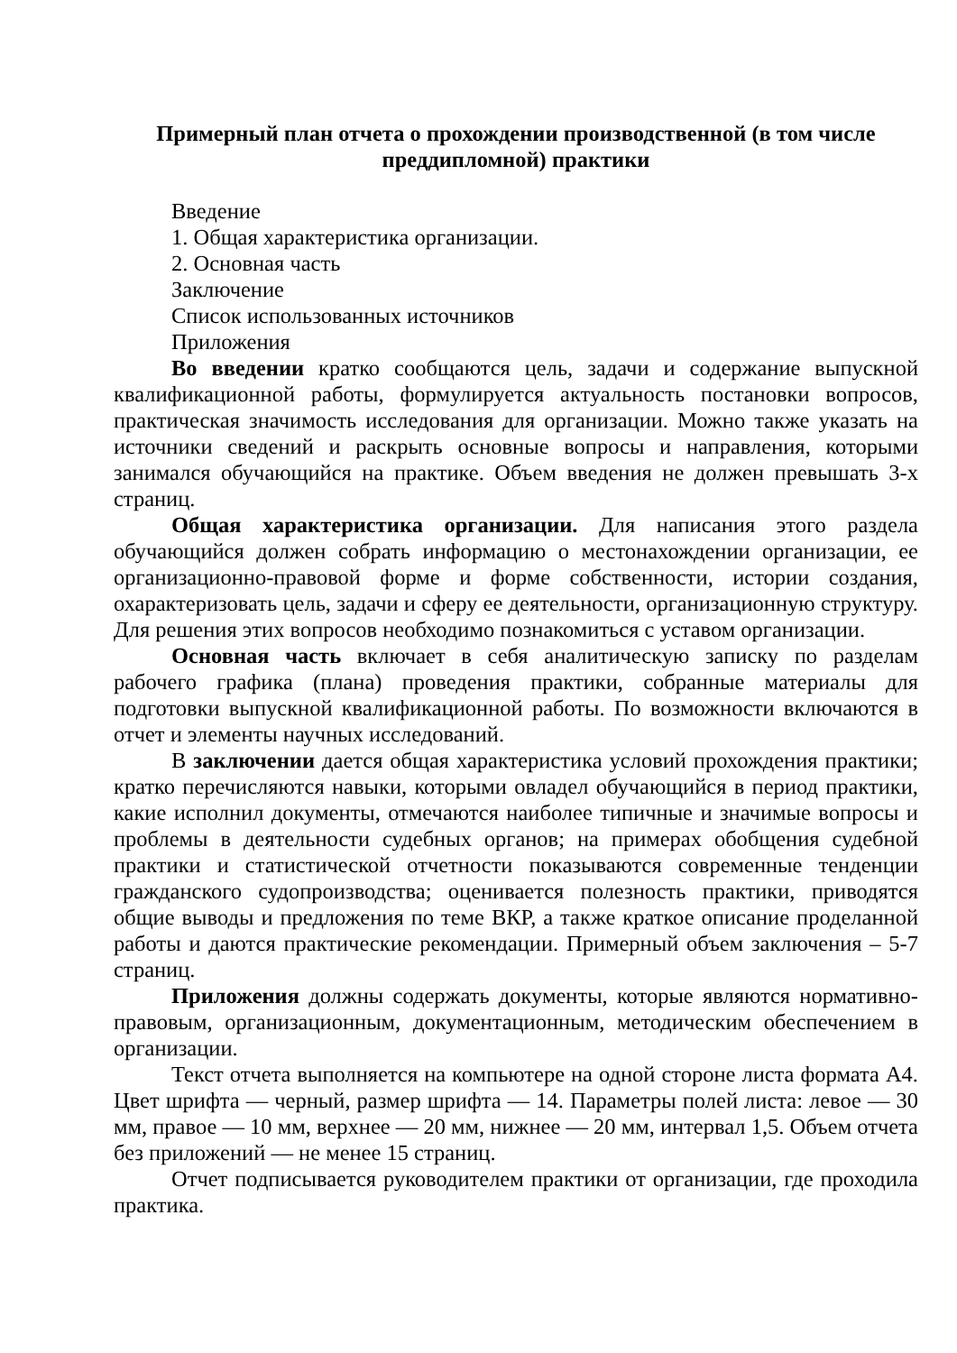Примерный план отчета о прохождении производственной (в том числе преддипломной) практики
Введение
1. Общая характеристика организации.
2. Основная часть
Заключение
Список использованных источников
Приложения
Во введении кратко сообщаются цель, задачи и содержание выпускной квалификационной работы, формулируется актуальность постановки вопросов, практическая значимость исследования для организации. Можно также указать на источники сведений и раскрыть основные вопросы и направления, которыми занимался обучающийся на практике. Объем введения не должен превышать 3-х страниц.
Общая характеристика организации. Для написания этого раздела обучающийся должен собрать информацию о местонахождении организации, ее организационно-правовой форме и форме собственности, истории создания, охарактеризовать цель, задачи и сферу ее деятельности, организационную структуру. Для решения этих вопросов необходимо познакомиться с уставом организации.
Основная часть включает в себя аналитическую записку по разделам рабочего графика (плана) проведения практики, собранные материалы для подготовки выпускной квалификационной работы. По возможности включаются в отчет и элементы научных исследований.
В заключении дается общая характеристика условий прохождения практики; кратко перечисляются навыки, которыми овладел обучающийся в период практики, какие исполнил документы, отмечаются наиболее типичные и значимые вопросы и проблемы в деятельности судебных органов; на примерах обобщения судебной практики и статистической отчетности показываются современные тенденции гражданского судопроизводства; оценивается полезность практики, приводятся общие выводы и предложения по теме ВКР, а также краткое описание проделанной работы и даются практические рекомендации. Примерный объем заключения – 5-7 страниц.
Приложения должны содержать документы, которые являются нормативно-правовым, организационным, документационным, методическим обеспечением в организации.
Текст отчета выполняется на компьютере на одной стороне листа формата А4. Цвет шрифта — черный, размер шрифта — 14. Параметры полей листа: левое — 30 мм, правое — 10 мм, верхнее — 20 мм, нижнее — 20 мм, интервал 1,5. Объем отчета без приложений — не менее 15 страниц.
Отчет подписывается руководителем практики от организации, где проходила практика.